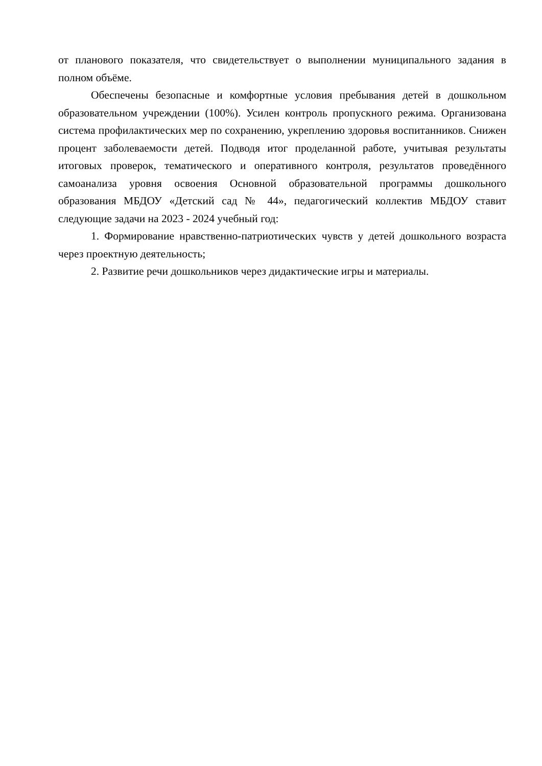от планового показателя, что свидетельствует о выполнении муниципального задания в полном объёме.
Обеспечены безопасные и комфортные условия пребывания детей в дошкольном образовательном учреждении (100%). Усилен контроль пропускного режима. Организована система профилактических мер по сохранению, укреплению здоровья воспитанников. Снижен процент заболеваемости детей. Подводя итог проделанной работе, учитывая результаты итоговых проверок, тематического и оперативного контроля, результатов проведённого самоанализа уровня освоения Основной образовательной программы дошкольного образования МБДОУ «Детский сад № 44», педагогический коллектив МБДОУ ставит следующие задачи на 2023 - 2024 учебный год:
1. Формирование нравственно-патриотических чувств у детей дошкольного возраста через проектную деятельность;
2. Развитие речи дошкольников через дидактические игры и материалы.